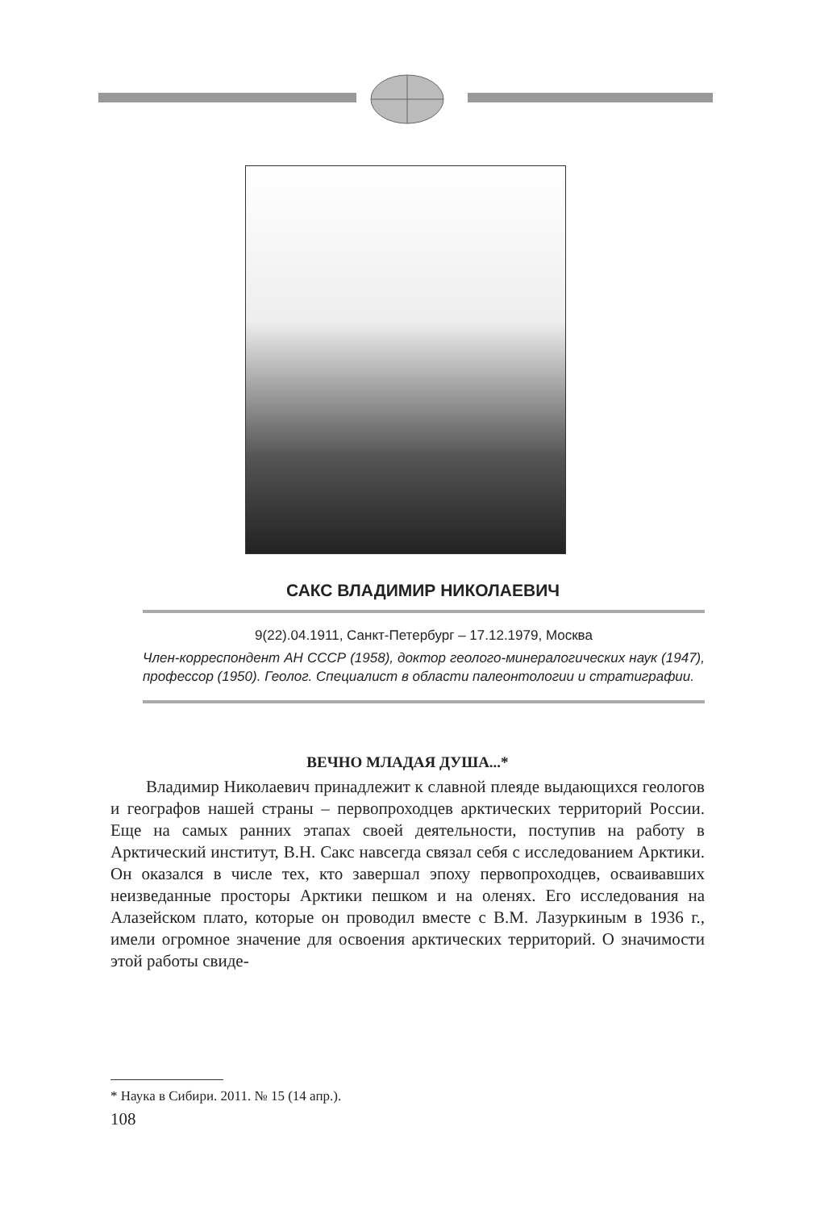САКС ВЛАДИМИР НИКОЛАЕВИЧ
9(22).04.1911, Санкт-Петербург – 17.12.1979, Москва
Член-корреспондент АН СССР (1958), доктор геолого-минералогических наук (1947), профессор (1950). Геолог. Специалист в области палеонтологии и стратиграфии.
ВЕЧНО МЛАДАЯ ДУША...*
Владимир Николаевич принадлежит к славной плеяде выдающихся геологов и географов нашей страны – первопроходцев арктических территорий России. Еще на самых ранних этапах своей деятельности, поступив на работу в Арктический институт, В.Н. Сакс навсегда связал себя с исследованием Арктики. Он оказался в числе тех, кто завершал эпоху первопроходцев, осваивавших неизведанные просторы Арктики пешком и на оленях. Его исследования на Алазейском плато, которые он проводил вместе с В.М. Лазуркиным в 1936 г., имели огромное значение для освоения арктических территорий. О значимости этой работы свиде-
* Наука в Сибири. 2011. № 15 (14 апр.).
108